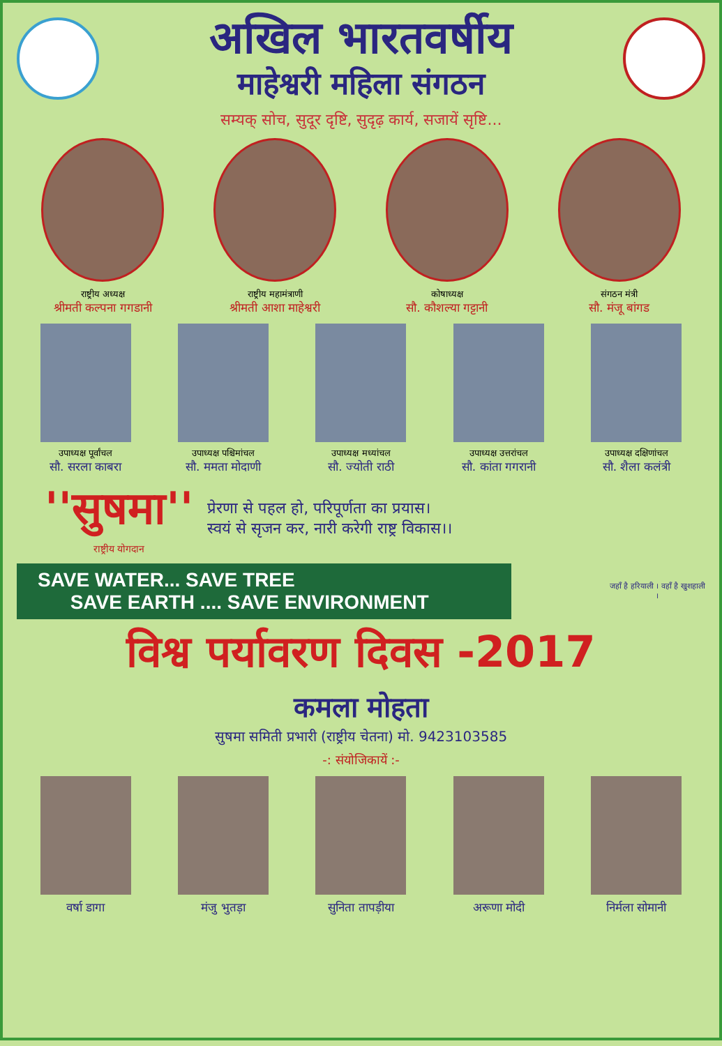अखिल भारतवर्षीय
माहेश्वरी महिला संगठन
सम्यक् सोच, सुदूर दृष्टि, सुदृढ़ कार्य, सजायें सृष्टि...
राष्ट्रीय अध्यक्ष
श्रीमती कल्पना गगडानी
राष्ट्रीय महामंत्राणी
श्रीमती आशा माहेश्वरी
कोषाध्यक्ष
सौ. कौशल्या गट्टानी
संगठन मंत्री
सौ. मंजू बांगड
उपाध्यक्ष पूर्वांचल
सौ. सरला काबरा
उपाध्यक्ष पश्चिमांचल
सौ. ममता मोदाणी
उपाध्यक्ष मध्यांचल
सौ. ज्योती राठी
उपाध्यक्ष उत्तरांचल
सौ. कांता गगरानी
उपाध्यक्ष दक्षिणांचल
सौ. शैला कलंत्री
''सुषमा''
राष्ट्रीय योगदान
प्रेरणा से पहल हो, परिपूर्णता का प्रयास।
स्वयं से सृजन कर, नारी करेगी राष्ट्र विकास।।
SAVE WATER... SAVE TREE
SAVE EARTH .... SAVE ENVIRONMENT
जहाँ है हरियाली । वहाँ है खुशहाली ।
विश्व पर्यावरण दिवस -2017
कमला मोहता
सुषमा समिती प्रभारी (राष्ट्रीय चेतना) मो. 9423103585
-: संयोजिकायें :-
वर्षा डागा मंजु भुतड़ा सुनिता तापड़ीया अरूणा मोदी निर्मला सोमानी